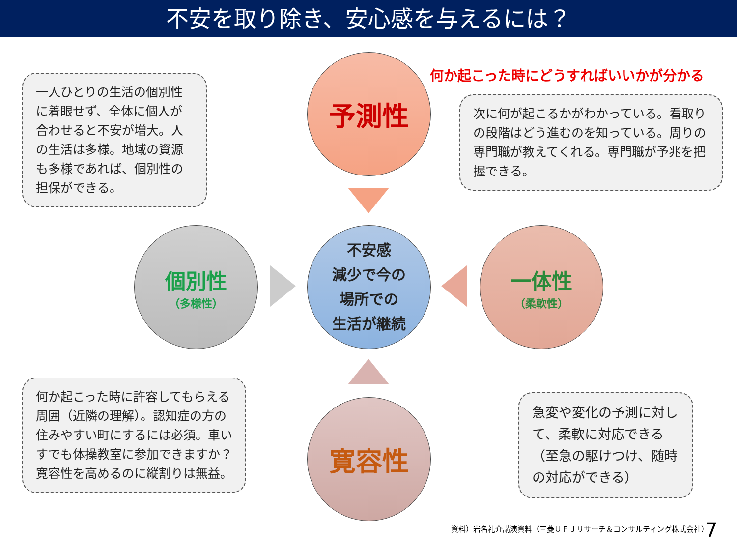不安を取り除き、安心感を与えるには？
一人ひとりの生活の個別性に着眼せず、全体に個人が合わせると不安が増大。人の生活は多様。地域の資源も多様であれば、個別性の担保ができる。
予測性
何か起こった時にどうすればいいかが分かる
次に何が起こるかがわかっている。看取りの段階はどう進むのを知っている。周りの専門職が教えてくれる。専門職が予兆を把握できる。
個別性
（多様性）
不安感
減少で今の
場所での
生活が継続
一体性
（柔軟性）
何か起こった時に許容してもらえる周囲（近隣の理解）。認知症の方の住みやすい町にするには必須。車いすでも体操教室に参加できますか？寛容性を高めるのに縦割りは無益。
寛容性
急変や変化の予測に対して、柔軟に対応できる（至急の駆けつけ、随時の対応ができる）
資料）岩名礼介講演資料（三菱ＵＦＪリサーチ＆コンサルティング株式会社）
7